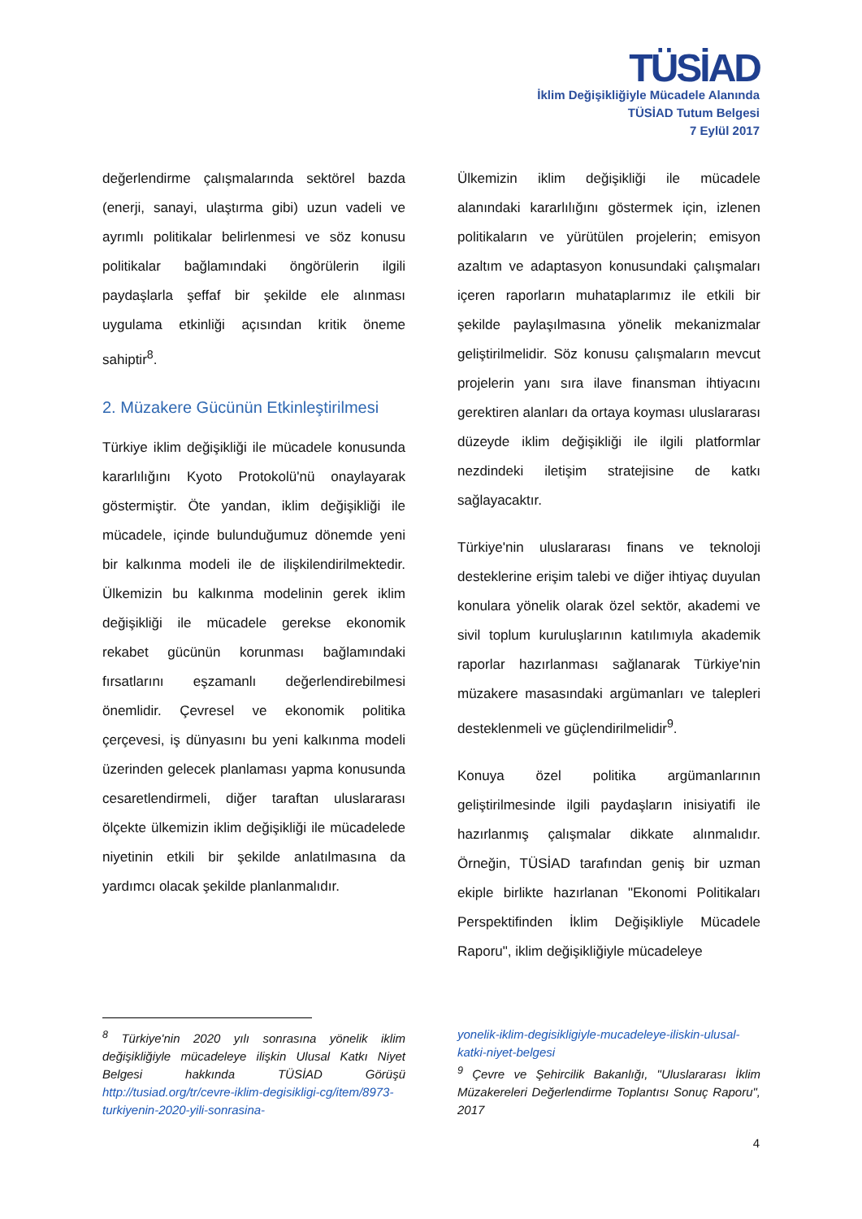TÜSİAD
İklim Değişikliğiyle Mücadele Alanında
TÜSİAD Tutum Belgesi
7 Eylül 2017
değerlendirme çalışmalarında sektörel bazda (enerji, sanayi, ulaştırma gibi) uzun vadeli ve ayrımlı politikalar belirlenmesi ve söz konusu politikalar bağlamındaki öngörülerin ilgili paydaşlarla şeffaf bir şekilde ele alınması uygulama etkinliği açısından kritik öneme sahiptir<sup>8</sup>.
2. Müzakere Gücünün Etkinleştirilmesi
Türkiye iklim değişikliği ile mücadele konusunda kararlılığını Kyoto Protokolü'nü onaylayarak göstermiştir. Öte yandan, iklim değişikliği ile mücadele, içinde bulunduğumuz dönemde yeni bir kalkınma modeli ile de ilişkilendirilmektedir. Ülkemizin bu kalkınma modelinin gerek iklim değişikliği ile mücadele gerekse ekonomik rekabet gücünün korunması bağlamındaki fırsatlarını eşzamanlı değerlendirebilmesi önemlidir. Çevresel ve ekonomik politika çerçevesi, iş dünyasını bu yeni kalkınma modeli üzerinden gelecek planlaması yapma konusunda cesaretlendirmeli, diğer taraftan uluslararası ölçekte ülkemizin iklim değişikliği ile mücadelede niyetinin etkili bir şekilde anlatılmasına da yardımcı olacak şekilde planlanmalıdır.
Ülkemizin iklim değişikliği ile mücadele alanındaki kararlılığını göstermek için, izlenen politikaların ve yürütülen projelerin; emisyon azaltım ve adaptasyon konusundaki çalışmaları içeren raporların muhataplarımız ile etkili bir şekilde paylaşılmasına yönelik mekanizmalar geliştirilmelidir. Söz konusu çalışmaların mevcut projelerin yanı sıra ilave finansman ihtiyacını gerektiren alanları da ortaya koyması uluslararası düzeyde iklim değişikliği ile ilgili platformlar nezdindeki iletişim stratejisine de katkı sağlayacaktır.
Türkiye'nin uluslararası finans ve teknoloji desteklerine erişim talebi ve diğer ihtiyaç duyulan konulara yönelik olarak özel sektör, akademi ve sivil toplum kuruluşlarının katılımıyla akademik raporlar hazırlanması sağlanarak Türkiye'nin müzakere masasındaki argümanları ve talepleri desteklenmeli ve güçlendirilmelidir<sup>9</sup>.
Konuya özel politika argümanlarının geliştirilmesinde ilgili paydaşların inisiyatifi ile hazırlanmış çalışmalar dikkate alınmalıdır. Örneğin, TÜSİAD tarafından geniş bir uzman ekiple birlikte hazırlanan "Ekonomi Politikaları Perspektifinden İklim Değişikliyle Mücadele Raporu", iklim değişikliğiyle mücadeleye
<sup>8</sup> Türkiye'nin 2020 yılı sonrasına yönelik iklim değişikliğiyle mücadeleye ilişkin Ulusal Katkı Niyet Belgesi hakkında TÜSİAD Görüşü http://tusiad.org/tr/cevre-iklim-degisikligi-cg/item/8973-turkiyenin-2020-yili-sonrasina-
yonelik-iklim-degisikligiyle-mucadeleye-iliskin-ulusal-katki-niyet-belgesi
<sup>9</sup> Çevre ve Şehircilik Bakanlığı, "Uluslararası İklim Müzakereleri Değerlendirme Toplantısı Sonuç Raporu", 2017
4